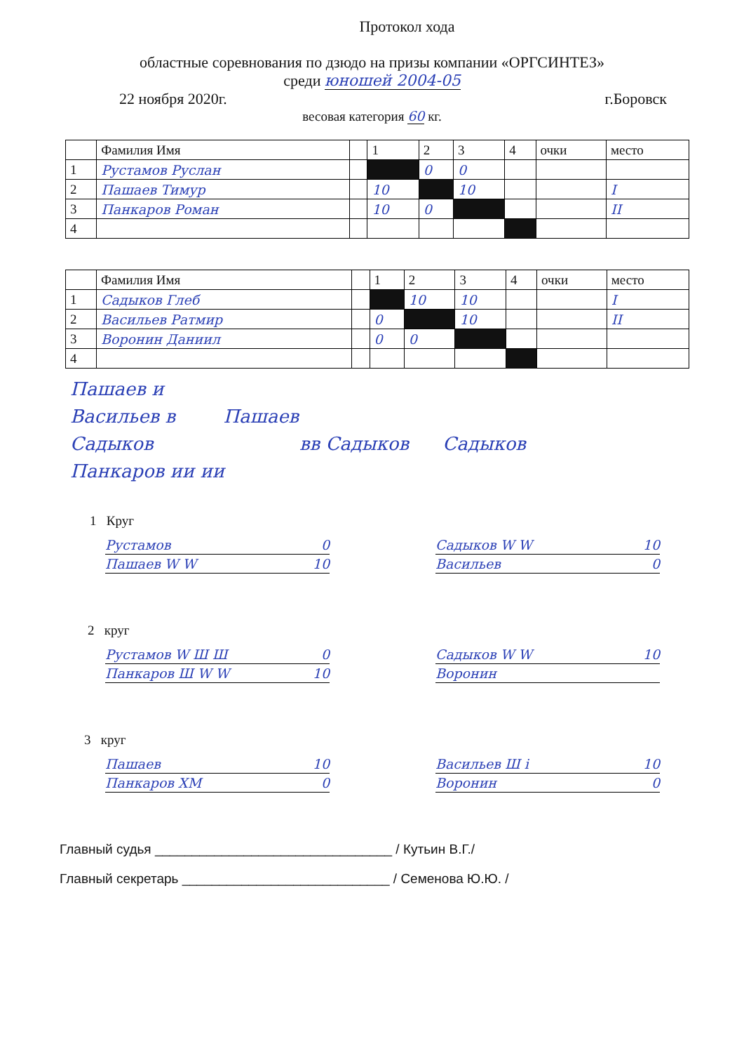Протокол хода
областные соревнования по дзюдо на призы компании «ОРГСИНТЕЗ»
среди юношей 2004-05
22 ноября 2020г. г.Боровск
весовая категория 60 кг.
| | Фамилия Имя | | 1 | 2 | 3 | 4 | очки | место |
| --- | --- | --- | --- | --- | --- | --- | --- | --- |
| 1 | Рустамов Руслан | | | 0 | 0 | | | |
| 2 | Пашаев Тимур | | 10 | | 10 | | | I |
| 3 | Панкаров Роман | | 10 | 0 | | | | II |
| 4 | | | | | | | | |
| | Фамилия Имя | | 1 | 2 | 3 | 4 | очки | место |
| --- | --- | --- | --- | --- | --- | --- | --- | --- |
| 1 | Садыков Глеб | | | 10 | 10 | | | I |
| 2 | Васильев Ратмир | | 0 | | 10 | | | II |
| 3 | Воронин Даниил | | 0 | 0 | | | | |
| 4 | | | | | | | | |
Пашаев и
Васильев в Пашаев
Садыков вв Садыков Садыков
Панкаров ии ии
1 Круг
Рустамов 0
Пашаев W W 10
Садыков W W 10
Васильев 0
2 круг
Рустамов W Ш Ш 0
Панкаров Ш W W 10
Садыков W W 10
Воронин
3 круг
Пашаев 10
Панкаров ХМ 0
Васильев Ш i 10
Воронин 0
Главный судья ________________________________ / Кутьин В.Г./
Главный секретарь ____________________________ / Семенова Ю.Ю. /